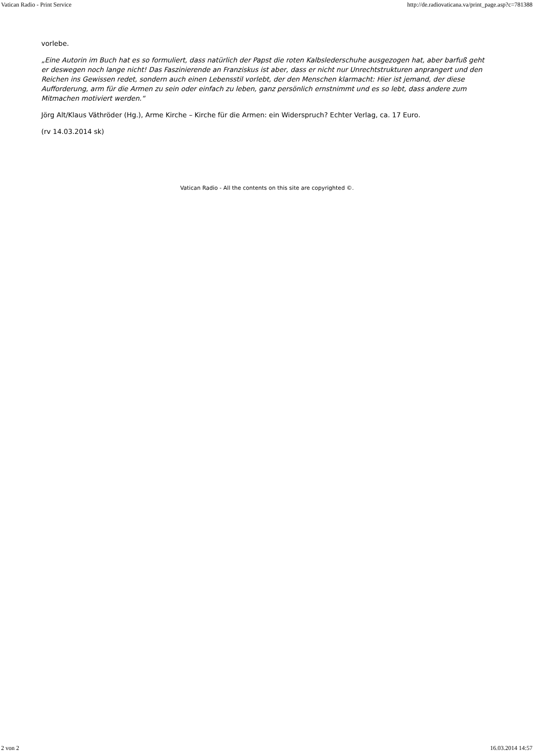Vatican Radio - Print Service http://de.radiovaticana.va/print_page.asp?c=781388
vorlebe.
„Eine Autorin im Buch hat es so formuliert, dass natürlich der Papst die roten Kalbslederschuhe ausgezogen hat, aber barfuß geht er deswegen noch lange nicht! Das Faszinierende an Franziskus ist aber, dass er nicht nur Unrechtstrukturen anprangert und den Reichen ins Gewissen redet, sondern auch einen Lebensstil vorlebt, der den Menschen klarmacht: Hier ist jemand, der diese Aufforderung, arm für die Armen zu sein oder einfach zu leben, ganz persönlich ernstnimmt und es so lebt, dass andere zum Mitmachen motiviert werden.“
Jörg Alt/Klaus Väthröder (Hg.), Arme Kirche – Kirche für die Armen: ein Widerspruch? Echter Verlag, ca. 17 Euro.
(rv 14.03.2014 sk)
Vatican Radio - All the contents on this site are copyrighted ©.
2 von 2 16.03.2014 14:57